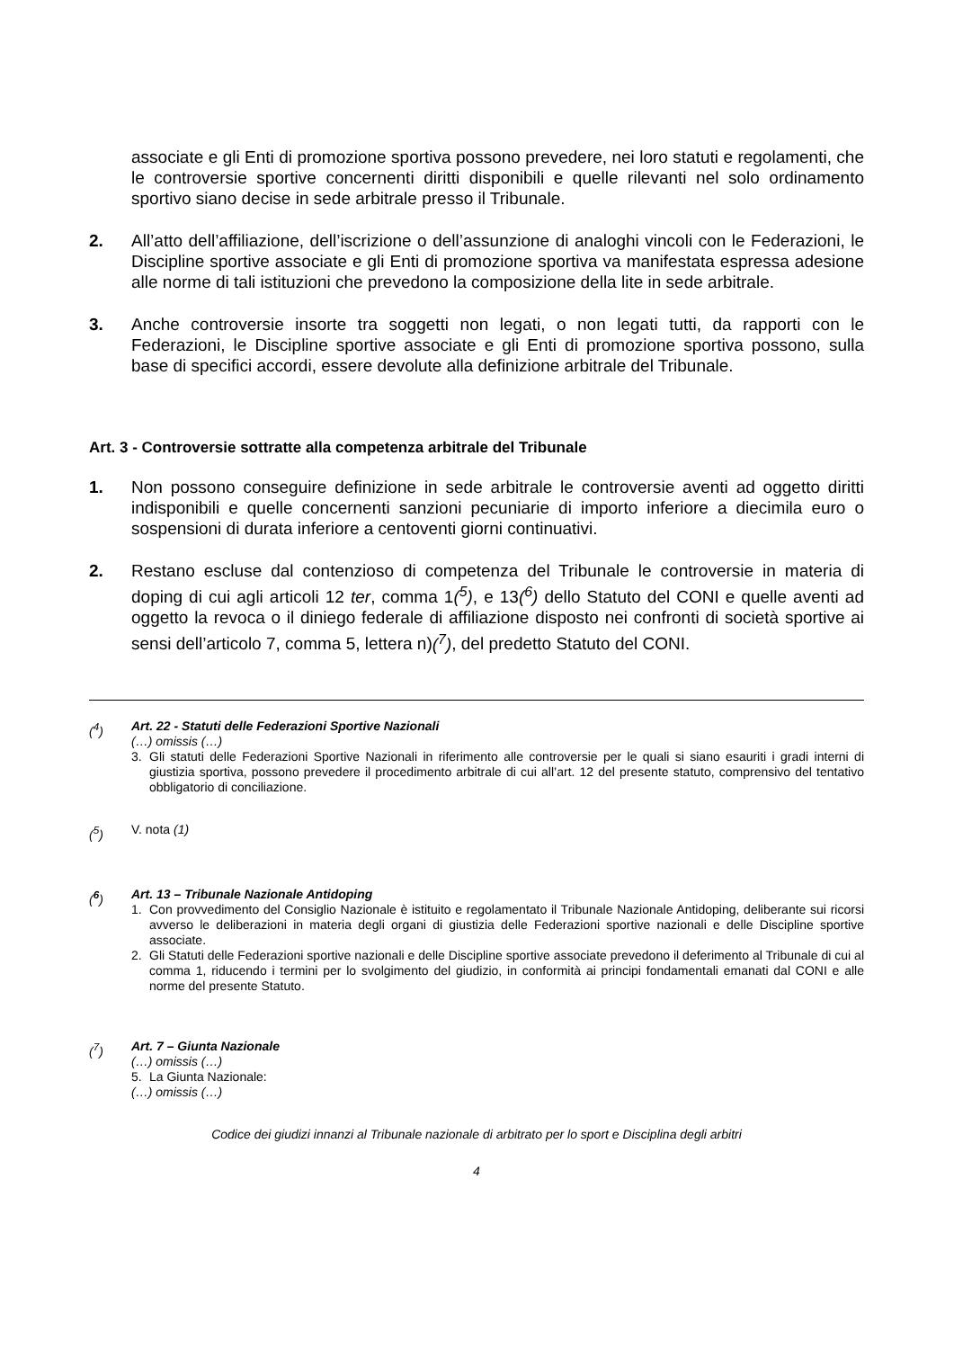associate e gli Enti di promozione sportiva possono prevedere, nei loro statuti e regolamenti, che le controversie sportive concernenti diritti disponibili e quelle rilevanti nel solo ordinamento sportivo siano decise in sede arbitrale presso il Tribunale.
2. All’atto dell’affiliazione, dell’iscrizione o dell’assunzione di analoghi vincoli con le Federazioni, le Discipline sportive associate e gli Enti di promozione sportiva va manifestata espressa adesione alle norme di tali istituzioni che prevedono la composizione della lite in sede arbitrale.
3. Anche controversie insorte tra soggetti non legati, o non legati tutti, da rapporti con le Federazioni, le Discipline sportive associate e gli Enti di promozione sportiva possono, sulla base di specifici accordi, essere devolute alla definizione arbitrale del Tribunale.
Art. 3 - Controversie sottratte alla competenza arbitrale del Tribunale
1. Non possono conseguire definizione in sede arbitrale le controversie aventi ad oggetto diritti indisponibili e quelle concernenti sanzioni pecuniarie di importo inferiore a diecimila euro o sospensioni di durata inferiore a centoventi giorni continuativi.
2. Restano escluse dal contenzioso di competenza del Tribunale le controversie in materia di doping di cui agli articoli 12 ter, comma 1(<sup>5</sup>), e 13(<sup>6</sup>) dello Statuto del CONI e quelle aventi ad oggetto la revoca o il diniego federale di affiliazione disposto nei confronti di società sportive ai sensi dell’articolo 7, comma 5, lettera n)(<sup>7</sup>), del predetto Statuto del CONI.
(<sup>4</sup>) Art. 22 - Statuti delle Federazioni Sportive Nazionali
(…) omissis (…)
3. Gli statuti delle Federazioni Sportive Nazionali in riferimento alle controversie per le quali si siano esauriti i gradi interni di giustizia sportiva, possono prevedere il procedimento arbitrale di cui all’art. 12 del presente statuto, comprensivo del tentativo obbligatorio di conciliazione.
(<sup>5</sup>) V. nota (1)
(<sup>6</sup>) Art. 13 – Tribunale Nazionale Antidoping
1. Con provvedimento del Consiglio Nazionale è istituito e regolamentato il Tribunale Nazionale Antidoping, deliberante sui ricorsi avverso le deliberazioni in materia degli organi di giustizia delle Federazioni sportive nazionali e delle Discipline sportive associate.
2. Gli Statuti delle Federazioni sportive nazionali e delle Discipline sportive associate prevedono il deferimento al Tribunale di cui al comma 1, riducendo i termini per lo svolgimento del giudizio, in conformità ai principi fondamentali emanati dal CONI e alle norme del presente Statuto.
(<sup>7</sup>) Art. 7 – Giunta Nazionale
(…) omissis (…)
5. La Giunta Nazionale:
(…) omissis (…)
Codice dei giudizi innanzi al Tribunale nazionale di arbitrato per lo sport e Disciplina degli arbitri
4